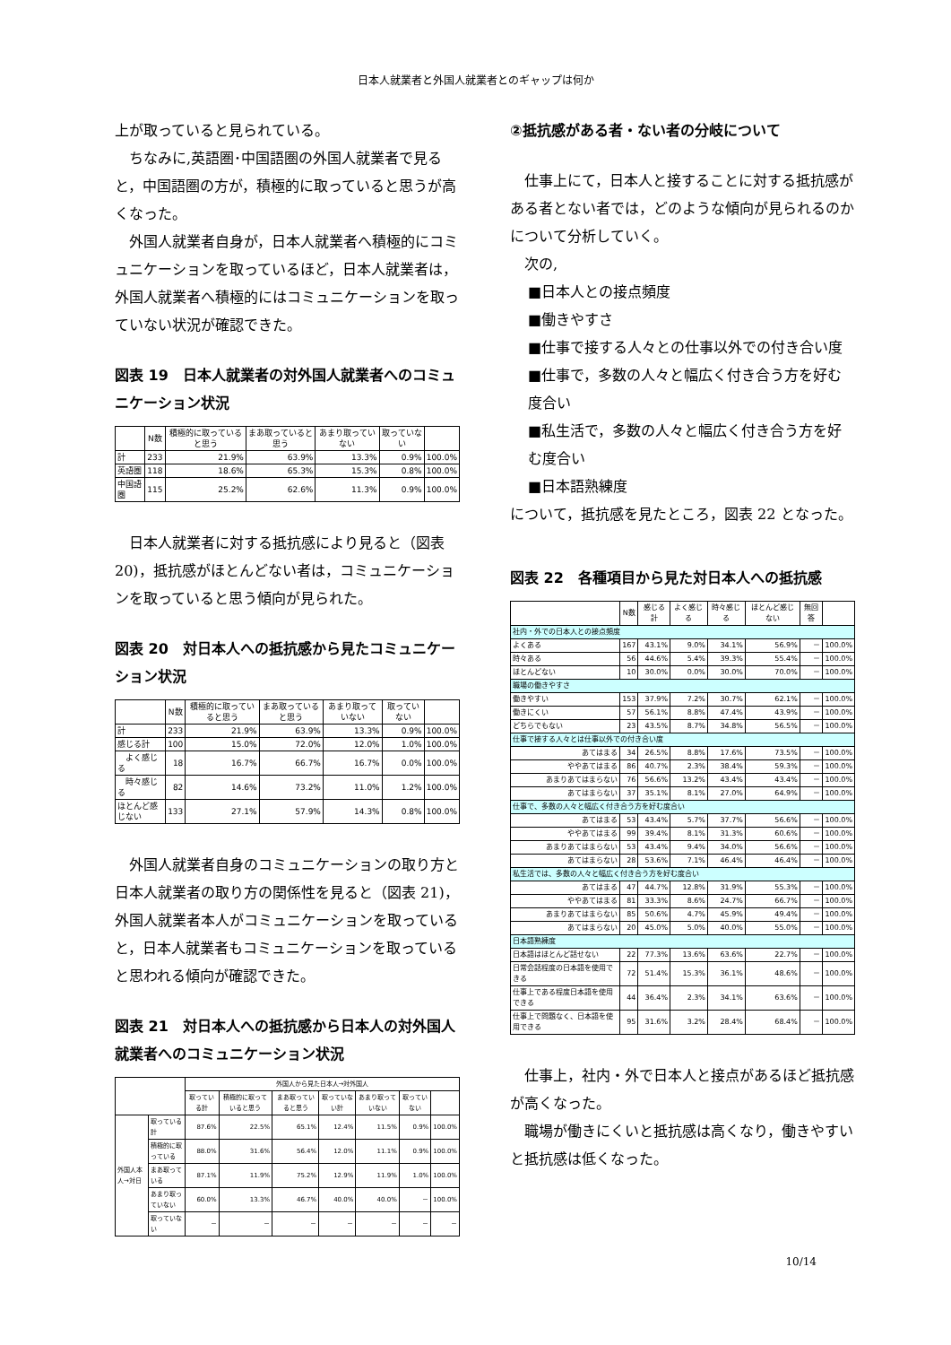日本人就業者と外国人就業者とのギャップは何か
上が取っていると見られている。
ちなみに,英語圏･中国語圏の外国人就業者で見ると，中国語圏の方が，積極的に取っていると思うが高くなった。
外国人就業者自身が，日本人就業者へ積極的にコミュニケーションを取っているほど，日本人就業者は，外国人就業者へ積極的にはコミュニケーションを取っていない状況が確認できた。
図表 19　日本人就業者の対外国人就業者へのコミュニケーション状況
| | N数 | 積極的に取っていると思う | まあ取っていると思う | あまり取っていない | 取っていない | |
| --- | --- | --- | --- | --- | --- | --- |
| 計 | 233 | 21.9% | 63.9% | 13.3% | 0.9% | 100.0% |
| 英語圏 | 118 | 18.6% | 65.3% | 15.3% | 0.8% | 100.0% |
| 中国語圏 | 115 | 25.2% | 62.6% | 11.3% | 0.9% | 100.0% |
日本人就業者に対する抵抗感により見ると（図表 20)，抵抗感がほとんどない者は，コミュニケーションを取っていると思う傾向が見られた。
図表 20　対日本人への抵抗感から見たコミュニケーション状況
| | N数 | 積極的に取っていると思う | まあ取っていると思う | あまり取っていない | 取っていない | |
| --- | --- | --- | --- | --- | --- | --- |
| 計 | 233 | 21.9% | 63.9% | 13.3% | 0.9% | 100.0% |
| 感じる計 | 100 | 15.0% | 72.0% | 12.0% | 1.0% | 100.0% |
| よく感じる | 18 | 16.7% | 66.7% | 16.7% | 0.0% | 100.0% |
| 時々感じる | 82 | 14.6% | 73.2% | 11.0% | 1.2% | 100.0% |
| ほとんど感じない | 133 | 27.1% | 57.9% | 14.3% | 0.8% | 100.0% |
外国人就業者自身のコミュニケーションの取り方と日本人就業者の取り方の関係性を見ると（図表 21)，外国人就業者本人がコミュニケーションを取っていると，日本人就業者もコミュニケーションを取っていると思われる傾向が確認できた。
図表 21　対日本人への抵抗感から日本人の対外国人就業者へのコミュニケーション状況
| | | 外国人から見た日本人→対外国人 | | | | | | |
| --- | --- | --- | --- | --- | --- | --- | --- | --- |
| | | 取っている計 | 積極的に取っていると思う | まあ取っていると思う | 取っていない計 | あまり取っていない | 取っていない | |
| 外国人本人→対日 | 取っている計 | 87.6% | 22.5% | 65.1% | 12.4% | 11.5% | 0.9% | 100.0% |
| | 積極的に取っている | 88.0% | 31.6% | 56.4% | 12.0% | 11.1% | 0.9% | 100.0% |
| | まあ取っている | 87.1% | 11.9% | 75.2% | 12.9% | 11.9% | 1.0% | 100.0% |
| | あまり取っていない | 60.0% | 13.3% | 46.7% | 40.0% | 40.0% | － | 100.0% |
| | 取っていない | － | － | － | － | － | － | － |
②抵抗感がある者・ない者の分岐について
仕事上にて，日本人と接することに対する抵抗感がある者とない者では，どのような傾向が見られるのかについて分析していく。
次の,
■日本人との接点頻度
■働きやすさ
■仕事で接する人々との仕事以外での付き合い度
■仕事で，多数の人々と幅広く付き合う方を好む度合い
■私生活で，多数の人々と幅広く付き合う方を好む度合い
■日本語熟練度
について，抵抗感を見たところ，図表 22 となった。
図表 22　各種項目から見た対日本人への抵抗感
| | N数 | 感じる計 | よく感じる | 時々感じる | ほとんど感じない | 無回答 | |
| --- | --- | --- | --- | --- | --- | --- | --- |
| 社内・外での日本人との接点頻度 | | | | | | | |
| よくある | 167 | 43.1% | 9.0% | 34.1% | 56.9% | － | 100.0% |
| 時々ある | 56 | 44.6% | 5.4% | 39.3% | 55.4% | － | 100.0% |
| ほとんどない | 10 | 30.0% | 0.0% | 30.0% | 70.0% | － | 100.0% |
| 職場の働きやすさ | | | | | | | |
| 働きやすい | 153 | 37.9% | 7.2% | 30.7% | 62.1% | － | 100.0% |
| 働きにくい | 57 | 56.1% | 8.8% | 47.4% | 43.9% | － | 100.0% |
| どちらでもない | 23 | 43.5% | 8.7% | 34.8% | 56.5% | － | 100.0% |
| 仕事で接する人々とは仕事以外での付き合い度 | | | | | | | |
| あてはまる | 34 | 26.5% | 8.8% | 17.6% | 73.5% | － | 100.0% |
| ややあてはまる | 86 | 40.7% | 2.3% | 38.4% | 59.3% | － | 100.0% |
| あまりあてはまらない | 76 | 56.6% | 13.2% | 43.4% | 43.4% | － | 100.0% |
| あてはまらない | 37 | 35.1% | 8.1% | 27.0% | 64.9% | － | 100.0% |
| 仕事で、多数の人々と幅広く付き合う方を好む度合い | | | | | | | |
| あてはまる | 53 | 43.4% | 5.7% | 37.7% | 56.6% | － | 100.0% |
| ややあてはまる | 99 | 39.4% | 8.1% | 31.3% | 60.6% | － | 100.0% |
| あまりあてはまらない | 53 | 43.4% | 9.4% | 34.0% | 56.6% | － | 100.0% |
| あてはまらない | 28 | 53.6% | 7.1% | 46.4% | 46.4% | － | 100.0% |
| 私生活では、多数の人々と幅広く付き合う方を好む度合い | | | | | | | |
| あてはまる | 47 | 44.7% | 12.8% | 31.9% | 55.3% | － | 100.0% |
| ややあてはまる | 81 | 33.3% | 8.6% | 24.7% | 66.7% | － | 100.0% |
| あまりあてはまらない | 85 | 50.6% | 4.7% | 45.9% | 49.4% | － | 100.0% |
| あてはまらない | 20 | 45.0% | 5.0% | 40.0% | 55.0% | － | 100.0% |
| 日本語熟練度 | | | | | | | |
| 日本語はほとんど話せない | 22 | 77.3% | 13.6% | 63.6% | 22.7% | － | 100.0% |
| 日常会話程度の日本語を使用できる | 72 | 51.4% | 15.3% | 36.1% | 48.6% | － | 100.0% |
| 仕事上である程度日本語を使用できる | 44 | 36.4% | 2.3% | 34.1% | 63.6% | － | 100.0% |
| 仕事上で問題なく、日本語を使用できる | 95 | 31.6% | 3.2% | 28.4% | 68.4% | － | 100.0% |
仕事上，社内・外で日本人と接点があるほど抵抗感が高くなった。
職場が働きにくいと抵抗感は高くなり，働きやすいと抵抗感は低くなった。
10/14